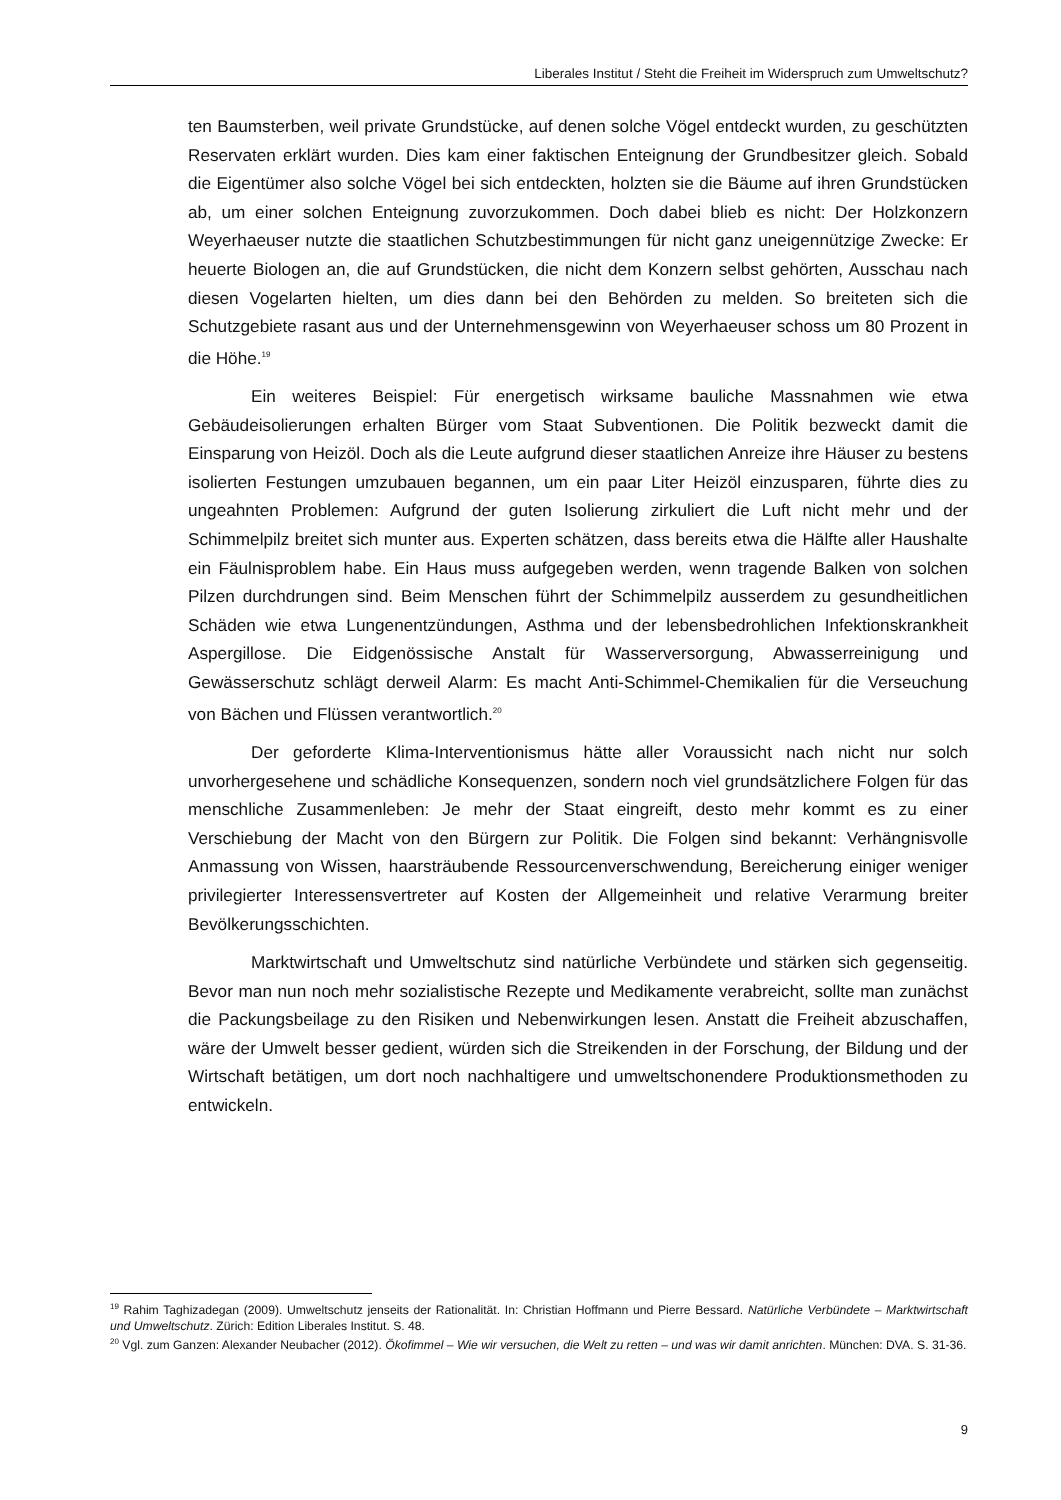Liberales Institut / Steht die Freiheit im Widerspruch zum Umweltschutz?
ten Baumsterben, weil private Grundstücke, auf denen solche Vögel entdeckt wurden, zu geschützten Reservaten erklärt wurden. Dies kam einer faktischen Enteignung der Grundbesitzer gleich. Sobald die Eigentümer also solche Vögel bei sich entdeckten, holzten sie die Bäume auf ihren Grundstücken ab, um einer solchen Enteignung zuvorzukommen. Doch dabei blieb es nicht: Der Holzkonzern Weyerhaeuser nutzte die staatlichen Schutzbestimmungen für nicht ganz uneigennützige Zwecke: Er heuerte Biologen an, die auf Grundstücken, die nicht dem Konzern selbst gehörten, Ausschau nach diesen Vogelarten hielten, um dies dann bei den Behörden zu melden. So breiteten sich die Schutzgebiete rasant aus und der Unternehmensgewinn von Weyerhaeuser schoss um 80 Prozent in die Höhe.<sup>19</sup>
Ein weiteres Beispiel: Für energetisch wirksame bauliche Massnahmen wie etwa Gebäudeisolierungen erhalten Bürger vom Staat Subventionen. Die Politik bezweckt damit die Einsparung von Heizöl. Doch als die Leute aufgrund dieser staatlichen Anreize ihre Häuser zu bestens isolierten Festungen umzubauen begannen, um ein paar Liter Heizöl einzusparen, führte dies zu ungeahnten Problemen: Aufgrund der guten Isolierung zirkuliert die Luft nicht mehr und der Schimmelpilz breitet sich munter aus. Experten schätzen, dass bereits etwa die Hälfte aller Haushalte ein Fäulnisproblem habe. Ein Haus muss aufgegeben werden, wenn tragende Balken von solchen Pilzen durchdrungen sind. Beim Menschen führt der Schimmelpilz ausserdem zu gesundheitlichen Schäden wie etwa Lungenentzündungen, Asthma und der lebensbedrohlichen Infektionskrankheit Aspergillose. Die Eidgenössische Anstalt für Wasserversorgung, Abwasserreinigung und Gewässerschutz schlägt derweil Alarm: Es macht Anti-Schimmel-Chemikalien für die Verseuchung von Bächen und Flüssen verantwortlich.<sup>20</sup>
Der geforderte Klima-Interventionismus hätte aller Voraussicht nach nicht nur solch unvorhergesehene und schädliche Konsequenzen, sondern noch viel grundsätzlichere Folgen für das menschliche Zusammenleben: Je mehr der Staat eingreift, desto mehr kommt es zu einer Verschiebung der Macht von den Bürgern zur Politik. Die Folgen sind bekannt: Verhängnisvolle Anmassung von Wissen, haarsträubende Ressourcenverschwendung, Bereicherung einiger weniger privilegierter Interessensvertreter auf Kosten der Allgemeinheit und relative Verarmung breiter Bevölkerungsschichten.
Marktwirtschaft und Umweltschutz sind natürliche Verbündete und stärken sich gegenseitig. Bevor man nun noch mehr sozialistische Rezepte und Medikamente verabreicht, sollte man zunächst die Packungsbeilage zu den Risiken und Nebenwirkungen lesen. Anstatt die Freiheit abzuschaffen, wäre der Umwelt besser gedient, würden sich die Streikenden in der Forschung, der Bildung und der Wirtschaft betätigen, um dort noch nachhaltigere und umweltschonendere Produktionsmethoden zu entwickeln.
<sup>19</sup> Rahim Taghizadegan (2009). Umweltschutz jenseits der Rationalität. In: Christian Hoffmann und Pierre Bessard. Natürliche Verbündete – Marktwirtschaft und Umweltschutz. Zürich: Edition Liberales Institut. S. 48.
<sup>20</sup> Vgl. zum Ganzen: Alexander Neubacher (2012). Ökofimmel – Wie wir versuchen, die Welt zu retten – und was wir damit anrichten. München: DVA. S. 31-36.
9